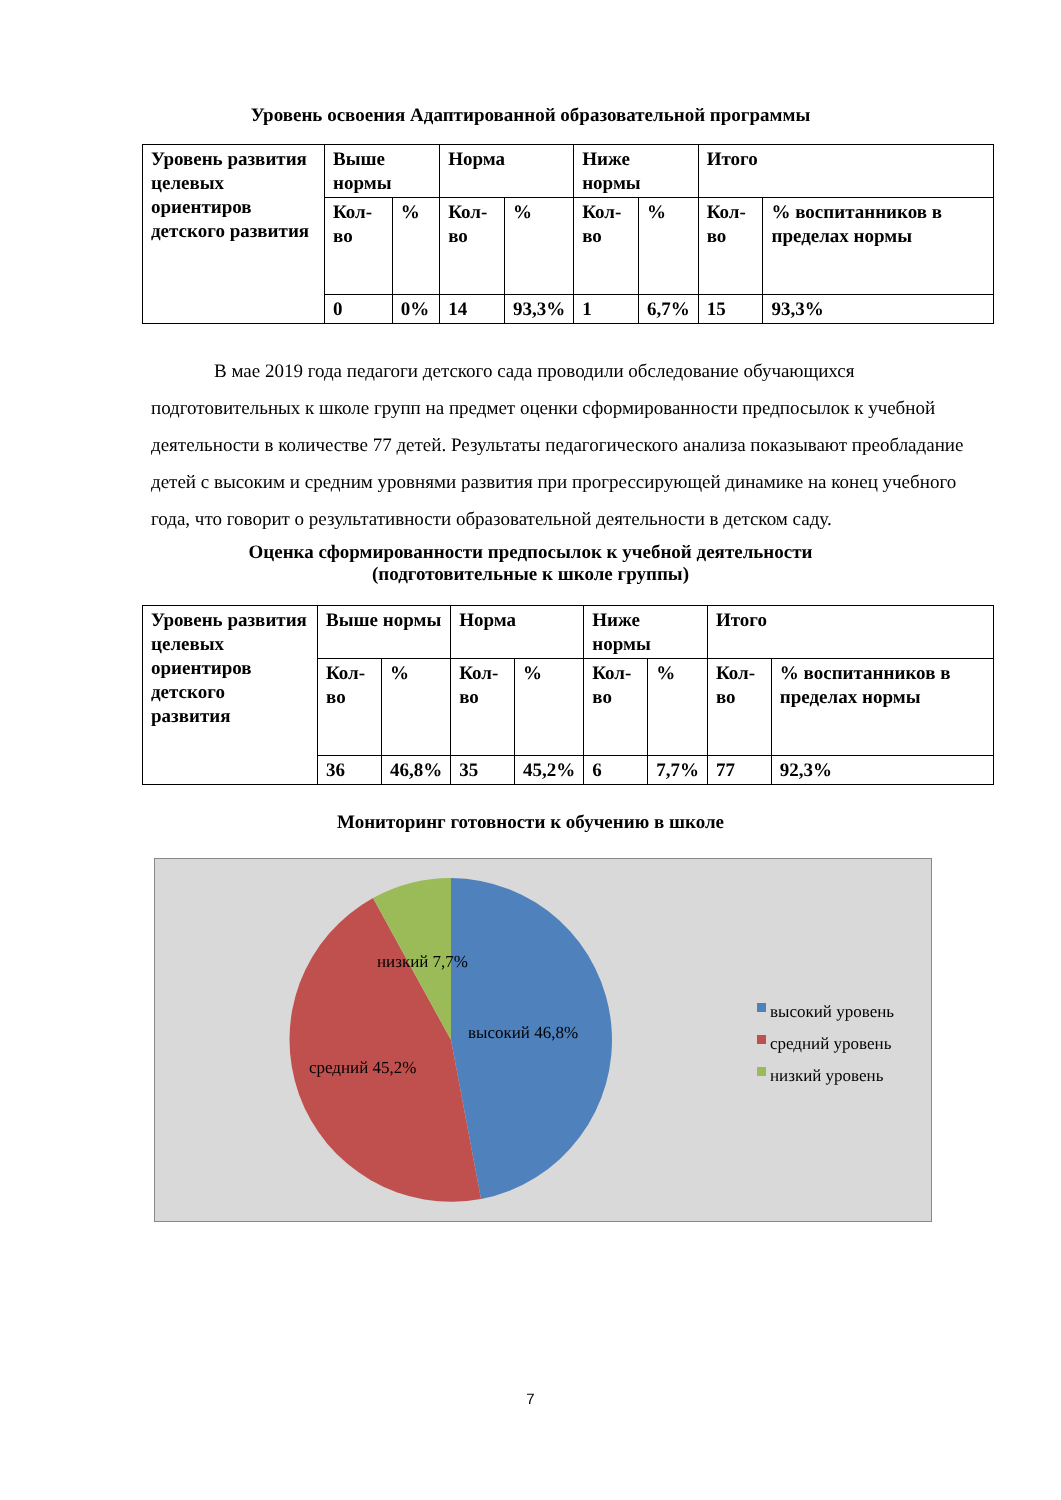Уровень освоения Адаптированной образовательной программы
| Уровень развития целевых ориентиров детского развития | Выше нормы | | Норма | | Ниже нормы | | Итого | |
| | Кол-во | % | Кол-во | % | Кол-во | % | Кол-во | % воспитанников в пределах нормы |
| | 0 | 0% | 14 | 93,3% | 1 | 6,7% | 15 | 93,3% |
В мае 2019 года педагоги детского сада проводили обследование обучающихся подготовительных к школе групп на предмет оценки сформированности предпосылок к учебной деятельности в количестве 77 детей. Результаты педагогического анализа показывают преобладание детей с высоким и средним уровнями развития при прогрессирующей динамике на конец учебного года, что говорит о результативности образовательной деятельности в детском саду.
Оценка сформированности предпосылок к учебной деятельности
(подготовительные к школе группы)
| Уровень развития целевых ориентиров детского развития | Выше нормы | | Норма | | Ниже нормы | | Итого | |
| | Кол-во | % | Кол-во | % | Кол-во | % | Кол-во | % воспитанников в пределах нормы |
| | 36 | 46,8% | 35 | 45,2% | 6 | 7,7% | 77 | 92,3% |
Мониторинг готовности к обучению в школе
низкий 7,7%
высокий 46,8%
средний 45,2%
высокий уровень
средний уровень
низкий уровень
7